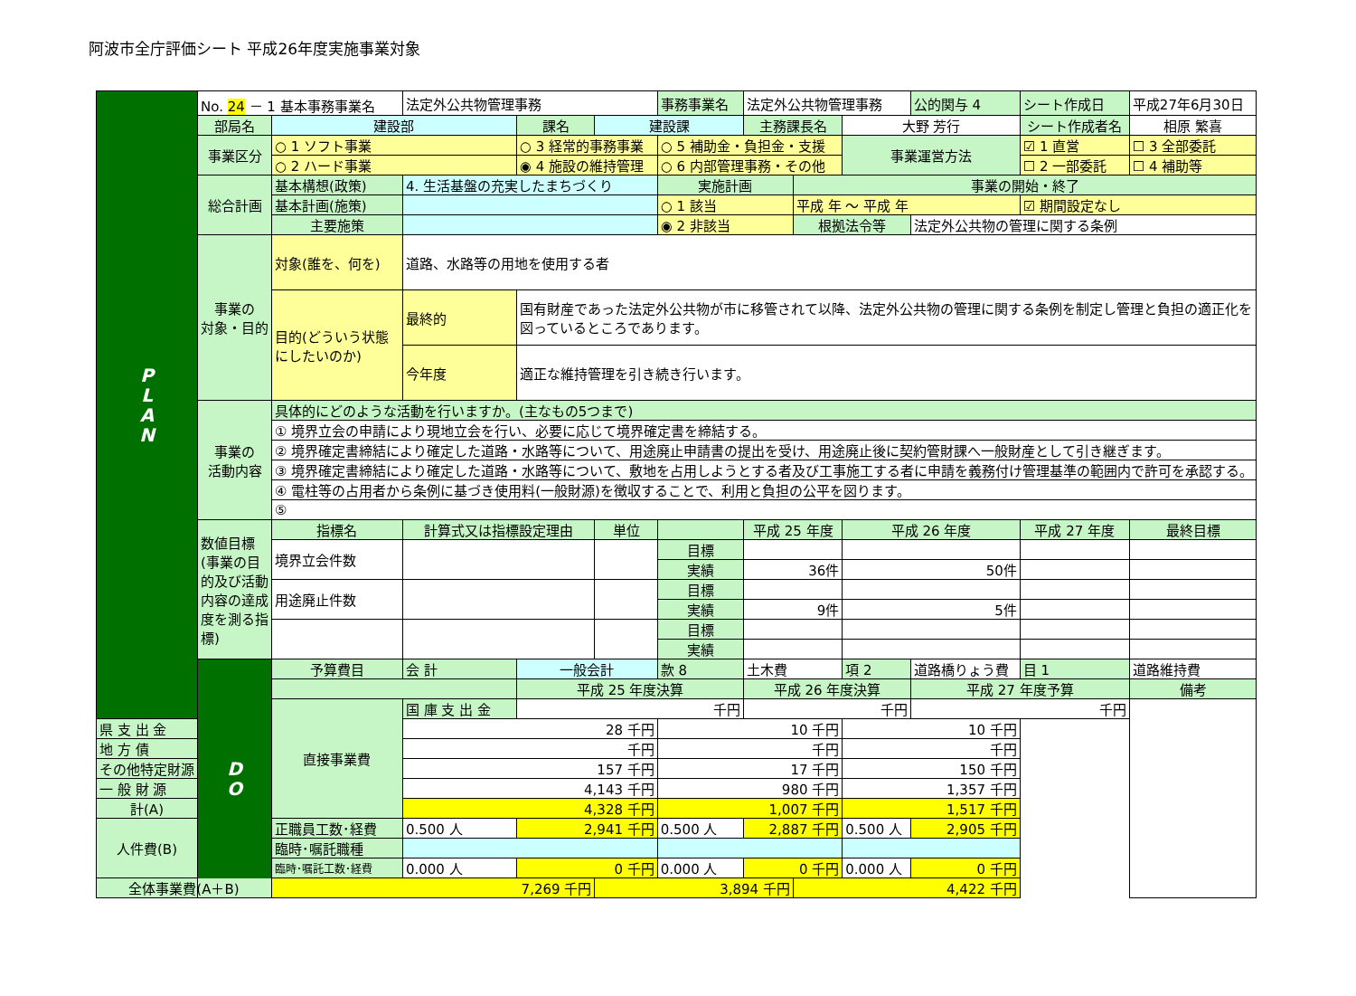阿波市全庁評価シート 平成26年度実施事業対象
| P L A N | No. 24 － 1 基本事務事業名 | | 法定外公共物管理事務 | | | 事務事業名 | 法定外公共物管理事務 | | | 公的関与 4 | シート作成日 | | 平成27年6月30日 |
| | 部局名 | 建設部 | | 課名 | 建設課 | | 主務課長名 | | 大野 芳行 | | シート作成者名 | | 相原 繁喜 |
| | 事業区分 | ○ 1 ソフト事業 | | ○ 3 経常的事務事業 | | ○ 5 補助金・負担金・支援 | | | 事業運営方法 | | ☑ 1 直営 | | ☐ 3 全部委託 |
| | | ○ 2 ハード事業 | | ◉ 4 施設の維持管理 | | ○ 6 内部管理事務・その他 | | | | | ☐ 2 一部委託 | | ☐ 4 補助等 |
| | 総合計画 | 基本構想(政策) | 4. 生活基盤の充実したまちづくり | | | 実施計画 | | 事業の開始・終了 | | | | | |
| | | 基本計画(施策) | | | | ○ 1 該当 | | 平成 年 ～ 平成 年 | | | | ☑ 期間設定なし | |
| | | 主要施策 | | | | ◉ 2 非該当 | | 根拠法令等 | | 法定外公共物の管理に関する条例 | | | |
| | 事業の 対象・目的 | 対象(誰を、何を) | 道路、水路等の用地を使用する者 | | | | | | | | | | |
| | | 目的(どういう状態にしたいのか) | 最終的 | 国有財産であった法定外公共物が市に移管されて以降、法定外公共物の管理に関する条例を制定し管理と負担の適正化を図っているところであります。 | | | | | | | | | |
| | | | 今年度 | 適正な維持管理を引き続き行います。 | | | | | | | | | |
| | 事業の 活動内容 | 具体的にどのような活動を行いますか。(主なもの5つまで) | | | | | | | | | | | |
| | | ① 境界立会の申請により現地立会を行い、必要に応じて境界確定書を締結する。 | | | | | | | | | | | |
| | | ② 境界確定書締結により確定した道路・水路等について、用途廃止申請書の提出を受け、用途廃止後に契約管財課へ一般財産として引き継ぎます。 | | | | | | | | | | | |
| | | ③ 境界確定書締結により確定した道路・水路等について、敷地を占用しようとする者及び工事施工する者に申請を義務付け管理基準の範囲内で許可を承認する。 | | | | | | | | | | | |
| | | ④ 電柱等の占用者から条例に基づき使用料(一般財源)を徴収することで、利用と負担の公平を図ります。 | | | | | | | | | | | |
| | | ⑤ | | | | | | | | | | | |
| | 数値目標(事業の目的及び活動内容の達成度を測る指標) | 指標名 | 計算式又は指標設定理由 | | 単位 | | 平成 25 年度 | | 平成 26 年度 | | 平成 27 年度 | | 最終目標 |
| | | 境界立会件数 | | | | 目標 | | | | | | | |
| | | | | | | 実績 | 36件 | | 50件 | | | | |
| | | 用途廃止件数 | | | | 目標 | | | | | | | |
| | | | | | | 実績 | 9件 | | 5件 | | | | |
| | | | | | | 目標 | | | | | | | |
| | | | | | | 実績 | | | | | | | |
| | D O | 予算費目 | 会 計 | 一般会計 | | 款 8 | 土木費 | | 項 2 | 道路橋りょう費 | | 目 1 | 道路維持費 |
| | | | | 平成 25 年度決算 | | | 平成 26 年度決算 | | | 平成 27 年度予算 | | | 備考 |
| | | 直接事業費 | 国 庫 支 出 金 | 千円 | | | 千円 | | | 千円 | | | |
| 県 支 出 金 | | | 28 千円 | | | 10 千円 | | | 10 千円 | | | | |
| 地 方 債 | | | 千円 | | | 千円 | | | 千円 | | | | |
| その他特定財源 | | | 157 千円 | | | 17 千円 | | | 150 千円 | | | | |
| 一 般 財 源 | | | 4,143 千円 | | | 980 千円 | | | 1,357 千円 | | | | |
| 計(A) | | | 4,328 千円 | | | 1,007 千円 | | | 1,517 千円 | | | | |
| 人件費(B) | | 正職員工数･経費 | 0.500 人 | 2,941 千円 | | 0.500 人 | 2,887 千円 | | 0.500 人 | 2,905 千円 | | | |
| | | 臨時･嘱託職種 | | | | | | | | | | | |
| | | 臨時･嘱託工数･経費 | 0.000 人 | 0 千円 | | 0.000 人 | 0 千円 | | 0.000 人 | 0 千円 | | | |
| 全体事業費(A＋B) | | 7,269 千円 | | | 3,894 千円 | | | 4,422 千円 | | | | | |